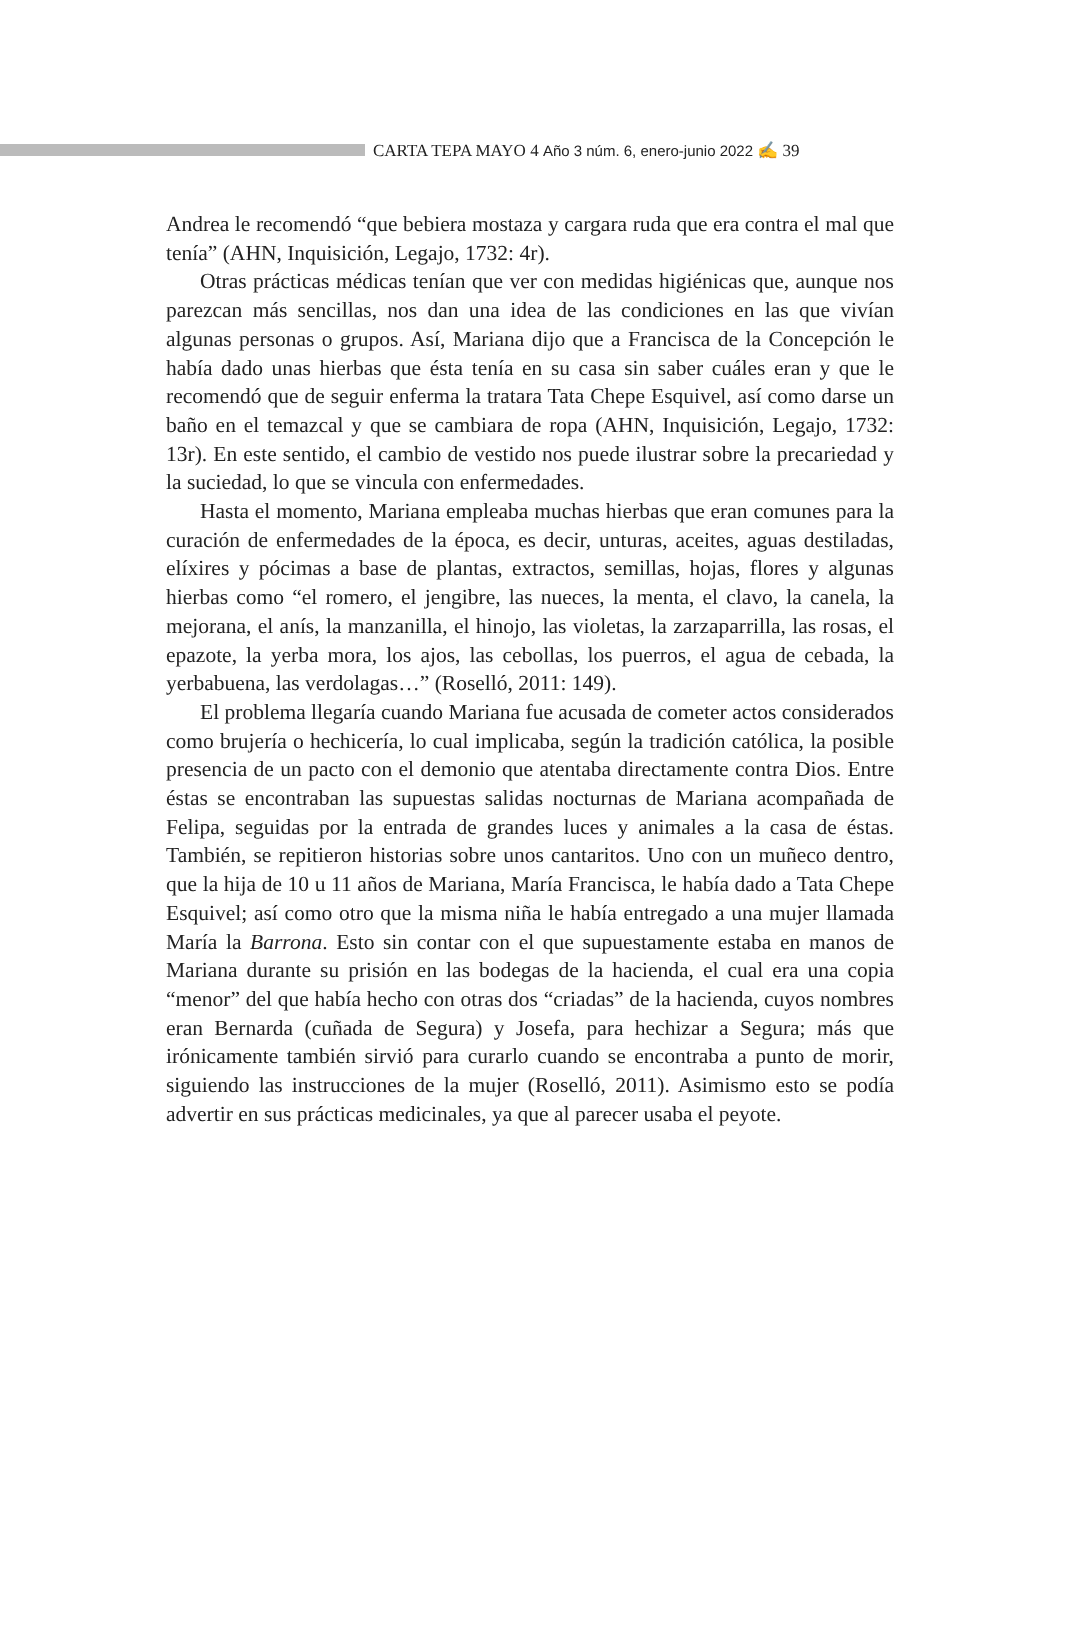CARTA TEPA MAYO 4 Año 3 núm. 6, enero-junio 2022 ✍ 39
Andrea le recomendó “que bebiera mostaza y cargara ruda que era contra el mal que tenía” (AHN, Inquisición, Legajo, 1732: 4r).
Otras prácticas médicas tenían que ver con medidas higiénicas que, aunque nos parezcan más sencillas, nos dan una idea de las condiciones en las que vivían algunas personas o grupos. Así, Mariana dijo que a Francisca de la Concepción le había dado unas hierbas que ésta tenía en su casa sin saber cuáles eran y que le recomendó que de seguir enferma la tratara Tata Chepe Esquivel, así como darse un baño en el temazcal y que se cambiara de ropa (AHN, Inquisición, Legajo, 1732: 13r). En este sentido, el cambio de vestido nos puede ilustrar sobre la precariedad y la suciedad, lo que se vincula con enfermedades.
Hasta el momento, Mariana empleaba muchas hierbas que eran comunes para la curación de enfermedades de la época, es decir, unturas, aceites, aguas destiladas, elíxires y pócimas a base de plantas, extractos, semillas, hojas, flores y algunas hierbas como “el romero, el jengibre, las nueces, la menta, el clavo, la canela, la mejorana, el anís, la manzanilla, el hinojo, las violetas, la zarzaparrilla, las rosas, el epazote, la yerba mora, los ajos, las cebollas, los puerros, el agua de cebada, la yerbabuena, las verdolagas…” (Roselló, 2011: 149).
El problema llegaría cuando Mariana fue acusada de cometer actos considerados como brujería o hechicería, lo cual implicaba, según la tradición católica, la posible presencia de un pacto con el demonio que atentaba directamente contra Dios. Entre éstas se encontraban las supuestas salidas nocturnas de Mariana acompañada de Felipa, seguidas por la entrada de grandes luces y animales a la casa de éstas. También, se repitieron historias sobre unos cantaritos. Uno con un muñeco dentro, que la hija de 10 u 11 años de Mariana, María Francisca, le había dado a Tata Chepe Esquivel; así como otro que la misma niña le había entregado a una mujer llamada María la Barrona. Esto sin contar con el que supuestamente estaba en manos de Mariana durante su prisión en las bodegas de la hacienda, el cual era una copia “menor” del que había hecho con otras dos “criadas” de la hacienda, cuyos nombres eran Bernarda (cuñada de Segura) y Josefa, para hechizar a Segura; más que irónicamente también sirvió para curarlo cuando se encontraba a punto de morir, siguiendo las instrucciones de la mujer (Roselló, 2011). Asimismo esto se podía advertir en sus prácticas medicinales, ya que al parecer usaba el peyote.